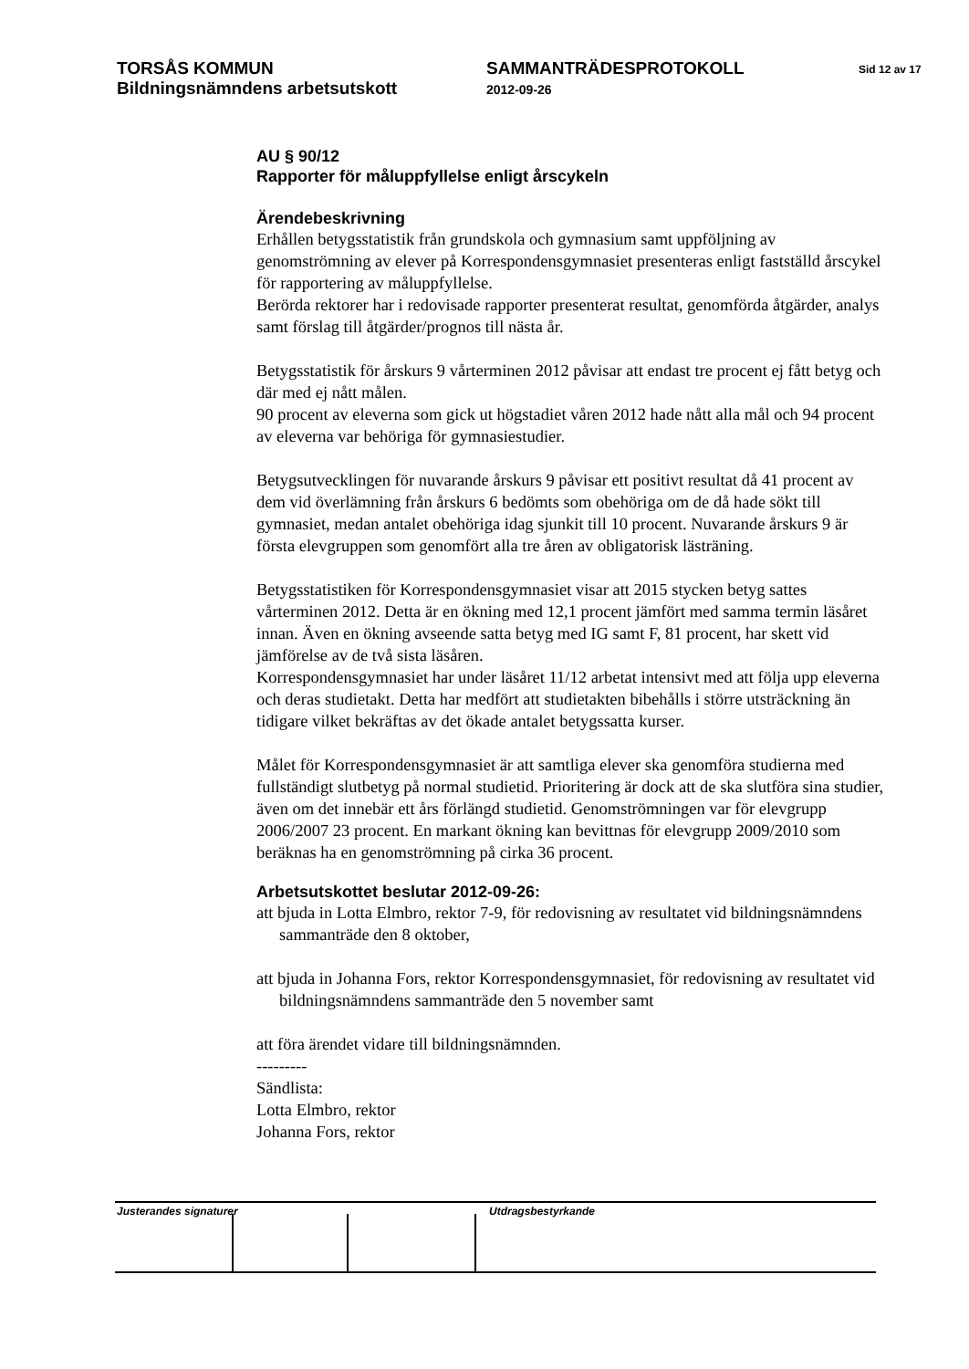TORSÅS KOMMUN SAMMANTRÄDESPROTOKOLL
Sid 12 av 17
Bildningsnämndens arbetsutskott
2012-09-26
AU § 90/12
Rapporter för måluppfyllelse enligt årscykeln
Ärendebeskrivning
Erhållen betygsstatistik från grundskola och gymnasium samt uppföljning av genomströmning av elever på Korrespondensgymnasiet presenteras enligt fastställd årscykel för rapportering av måluppfyllelse.
Berörda rektorer har i redovisade rapporter presenterat resultat, genomförda åtgärder, analys samt förslag till åtgärder/prognos till nästa år.
Betygsstatistik för årskurs 9 vårterminen 2012 påvisar att endast tre procent ej fått betyg och där med ej nått målen.
90 procent av eleverna som gick ut högstadiet våren 2012 hade nått alla mål och 94 procent av eleverna var behöriga för gymnasiestudier.
Betygsutvecklingen för nuvarande årskurs 9 påvisar ett positivt resultat då 41 procent av dem vid överlämning från årskurs 6 bedömts som obehöriga om de då hade sökt till gymnasiet, medan antalet obehöriga idag sjunkit till 10 procent. Nuvarande årskurs 9 är första elevgruppen som genomfört alla tre åren av obligatorisk lästräning.
Betygsstatistiken för Korrespondensgymnasiet visar att 2015 stycken betyg sattes vårterminen 2012. Detta är en ökning med 12,1 procent jämfört med samma termin läsåret innan. Även en ökning avseende satta betyg med IG samt F, 81 procent, har skett vid jämförelse av de två sista läsåren.
Korrespondensgymnasiet har under läsåret 11/12 arbetat intensivt med att följa upp eleverna och deras studietakt. Detta har medfört att studietakten bibehålls i större utsträckning än tidigare vilket bekräftas av det ökade antalet betygssatta kurser.
Målet för Korrespondensgymnasiet är att samtliga elever ska genomföra studierna med fullständigt slutbetyg på normal studietid. Prioritering är dock att de ska slutföra sina studier, även om det innebär ett års förlängd studietid. Genomströmningen var för elevgrupp 2006/2007 23 procent. En markant ökning kan bevittnas för elevgrupp 2009/2010 som beräknas ha en genomströmning på cirka 36 procent.
Arbetsutskottet beslutar 2012-09-26:
att bjuda in Lotta Elmbro, rektor 7-9, för redovisning av resultatet vid bildningsnämndens sammanträde den 8 oktober,
att bjuda in Johanna Fors, rektor Korrespondensgymnasiet, för redovisning av resultatet vid bildningsnämndens sammanträde den 5 november samt
att föra ärendet vidare till bildningsnämnden.
---------
Sändlista:
Lotta Elmbro, rektor
Johanna Fors, rektor
Justerandes signaturer Utdragsbestyrkande